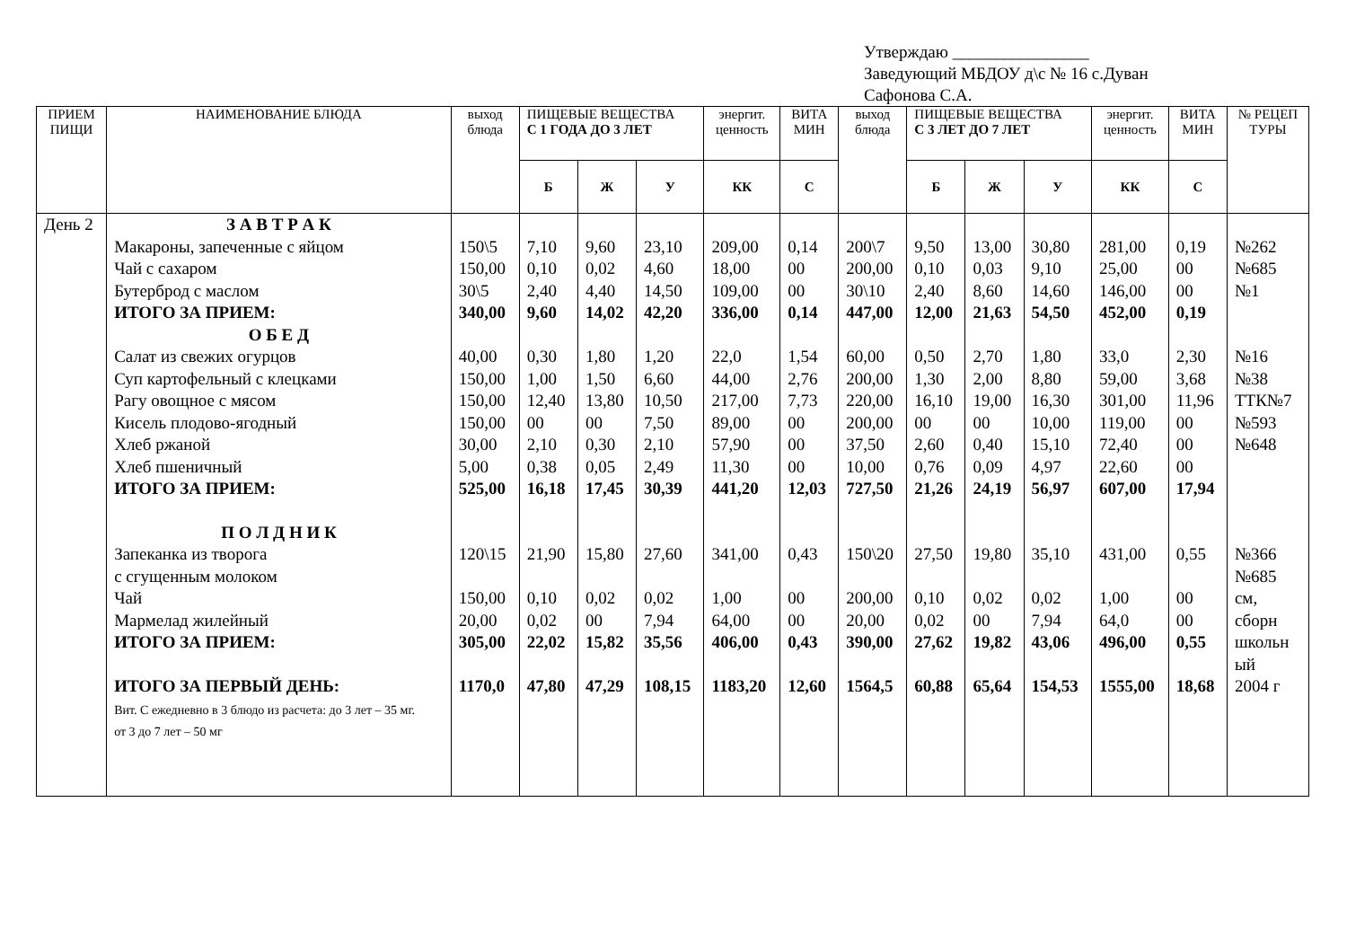Утверждаю ________________
Заведующий МБДОУ д\с № 16 с.Дуван
Сафонова С.А.
| ПРИЕМ ПИЩИ | НАИМЕНОВАНИЕ БЛЮДА | выход блюда | ПИЩЕВЫЕ ВЕЩЕСТВА С 1 ГОДА ДО 3 ЛЕТ | | | энергит. ценность | ВИТА МИН | выход блюда | ПИЩЕВЫЕ ВЕЩЕСТВА С 3 ЛЕТ ДО 7 ЛЕТ | | | энергит. ценность | ВИТА МИН | № РЕЦЕП ТУРЫ |
| --- | --- | --- | --- | --- | --- | --- | --- | --- | --- | --- | --- | --- | --- | --- |
| | | | Б | Ж | У | КК | С | | Б | Ж | У | КК | С | |
| День 2 | З А В Т Р А К | | | | | | | | | | | | | |
| | Макароны, запеченные с яйцом | 150\5 | 7,10 | 9,60 | 23,10 | 209,00 | 0,14 | 200\7 | 9,50 | 13,00 | 30,80 | 281,00 | 0,19 | №262 |
| | Чай с сахаром | 150,00 | 0,10 | 0,02 | 4,60 | 18,00 | 00 | 200,00 | 0,10 | 0,03 | 9,10 | 25,00 | 00 | №685 |
| | Бутерброд с маслом | 30\5 | 2,40 | 4,40 | 14,50 | 109,00 | 00 | 30\10 | 2,40 | 8,60 | 14,60 | 146,00 | 00 | №1 |
| | ИТОГО ЗА ПРИЕМ: | 340,00 | 9,60 | 14,02 | 42,20 | 336,00 | 0,14 | 447,00 | 12,00 | 21,63 | 54,50 | 452,00 | 0,19 | |
| | О Б Е Д | | | | | | | | | | | | | |
| | Салат из свежих огурцов | 40,00 | 0,30 | 1,80 | 1,20 | 22,0 | 1,54 | 60,00 | 0,50 | 2,70 | 1,80 | 33,0 | 2,30 | №16 |
| | Суп картофельный с клецками | 150,00 | 1,00 | 1,50 | 6,60 | 44,00 | 2,76 | 200,00 | 1,30 | 2,00 | 8,80 | 59,00 | 3,68 | №38 |
| | Рагу овощное с мясом | 150,00 | 12,40 | 13,80 | 10,50 | 217,00 | 7,73 | 220,00 | 16,10 | 19,00 | 16,30 | 301,00 | 11,96 | ТТК№7 |
| | Кисель плодово-ягодный | 150,00 | 00 | 00 | 7,50 | 89,00 | 00 | 200,00 | 00 | 00 | 10,00 | 119,00 | 00 | №593 |
| | Хлеб ржаной | 30,00 | 2,10 | 0,30 | 2,10 | 57,90 | 00 | 37,50 | 2,60 | 0,40 | 15,10 | 72,40 | 00 | №648 |
| | Хлеб пшеничный | 5,00 | 0,38 | 0,05 | 2,49 | 11,30 | 00 | 10,00 | 0,76 | 0,09 | 4,97 | 22,60 | 00 | |
| | ИТОГО ЗА ПРИЕМ: | 525,00 | 16,18 | 17,45 | 30,39 | 441,20 | 12,03 | 727,50 | 21,26 | 24,19 | 56,97 | 607,00 | 17,94 | |
| | П О Л Д Н И К | | | | | | | | | | | | | |
| | Запеканка из творога с сгущенным молоком | 120\15 | 21,90 | 15,80 | 27,60 | 341,00 | 0,43 | 150\20 | 27,50 | 19,80 | 35,10 | 431,00 | 0,55 | №366 №685 |
| | Чай | 150,00 | 0,10 | 0,02 | 0,02 | 1,00 | 00 | 200,00 | 0,10 | 0,02 | 0,02 | 1,00 | 00 | см, |
| | Мармелад жилейный | 20,00 | 0,02 | 00 | 7,94 | 64,00 | 00 | 20,00 | 0,02 | 00 | 7,94 | 64,0 | 00 | сборн |
| | ИТОГО ЗА ПРИЕМ: | 305,00 | 22,02 | 15,82 | 35,56 | 406,00 | 0,43 | 390,00 | 27,62 | 19,82 | 43,06 | 496,00 | 0,55 | школьн ый |
| | ИТОГО ЗА ПЕРВЫЙ ДЕНЬ: Вит. С ежедневно в 3 блюдо из расчета: до 3 лет – 35 мг. от 3 до 7 лет – 50 мг | 1170,0 | 47,80 | 47,29 | 108,15 | 1183,20 | 12,60 | 1564,5 | 60,88 | 65,64 | 154,53 | 1555,00 | 18,68 | 2004 г |